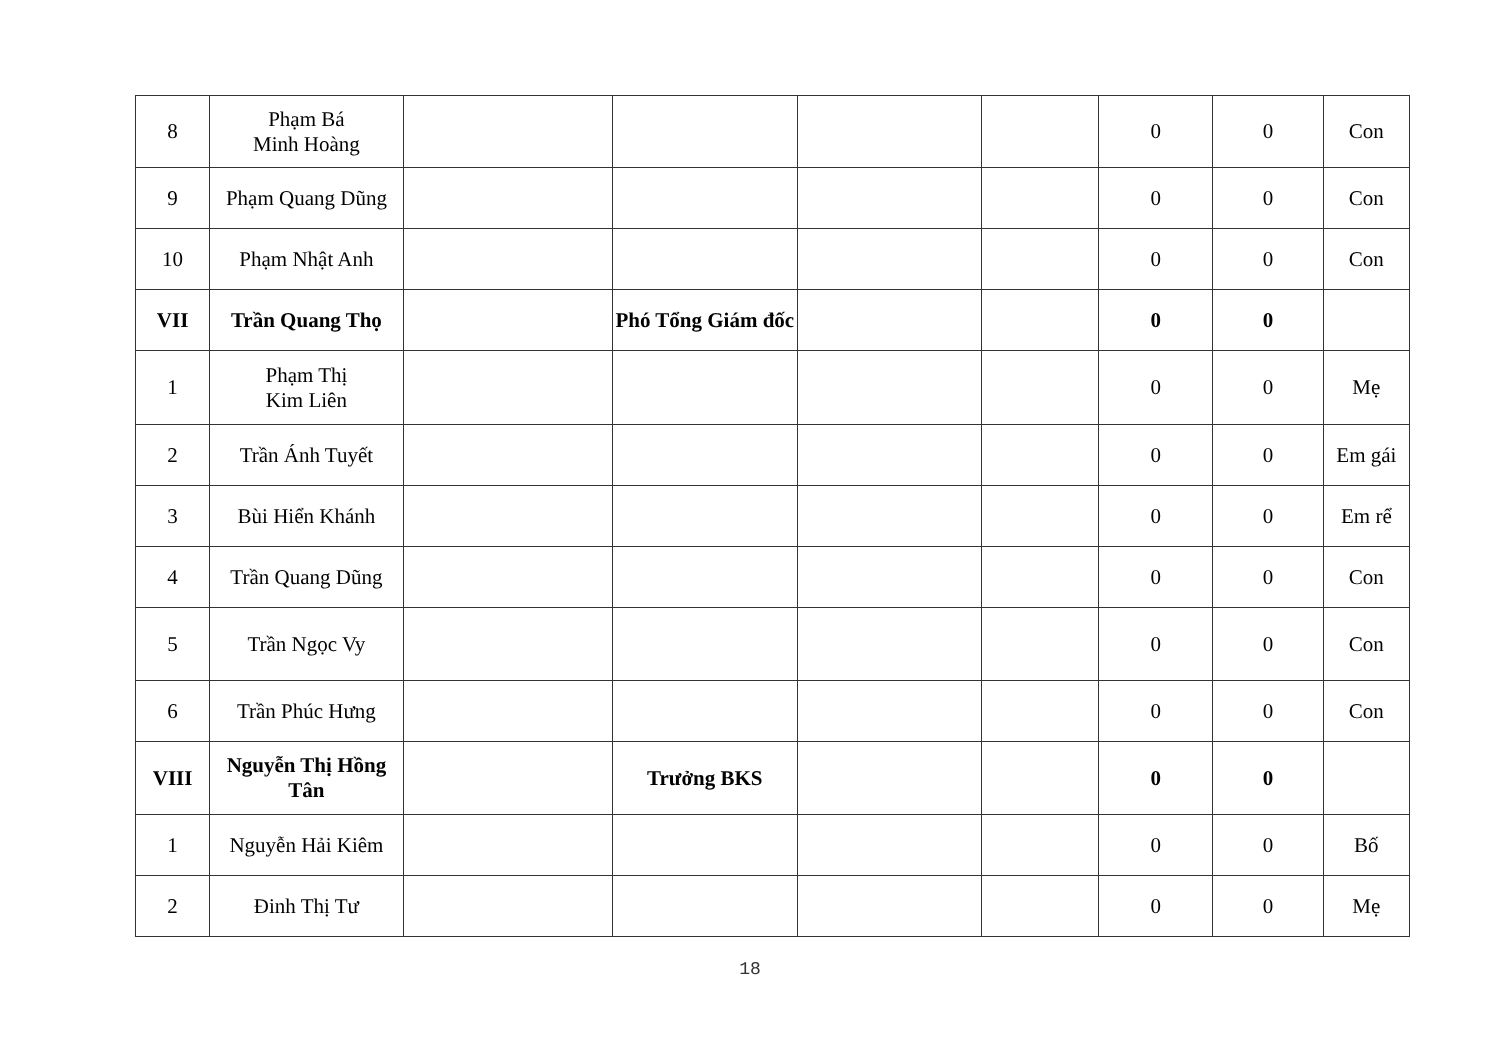| 8 | Phạm Bá Minh Hoàng | | | | | 0 | 0 | Con |
| 9 | Phạm Quang Dũng | | | | | 0 | 0 | Con |
| 10 | Phạm Nhật Anh | | | | | 0 | 0 | Con |
| VII | Trần Quang Thọ | | Phó Tổng Giám đốc | | | 0 | 0 | |
| 1 | Phạm Thị Kim Liên | | | | | 0 | 0 | Mẹ |
| 2 | Trần Ánh Tuyết | | | | | 0 | 0 | Em gái |
| 3 | Bùi Hiển Khánh | | | | | 0 | 0 | Em rể |
| 4 | Trần Quang Dũng | | | | | 0 | 0 | Con |
| 5 | Trần Ngọc Vy | | | | | 0 | 0 | Con |
| 6 | Trần Phúc Hưng | | | | | 0 | 0 | Con |
| VIII | Nguyễn Thị Hồng Tân | | Trưởng BKS | | | 0 | 0 | |
| 1 | Nguyễn Hải Kiêm | | | | | 0 | 0 | Bố |
| 2 | Đinh Thị Tư | | | | | 0 | 0 | Mẹ |
18